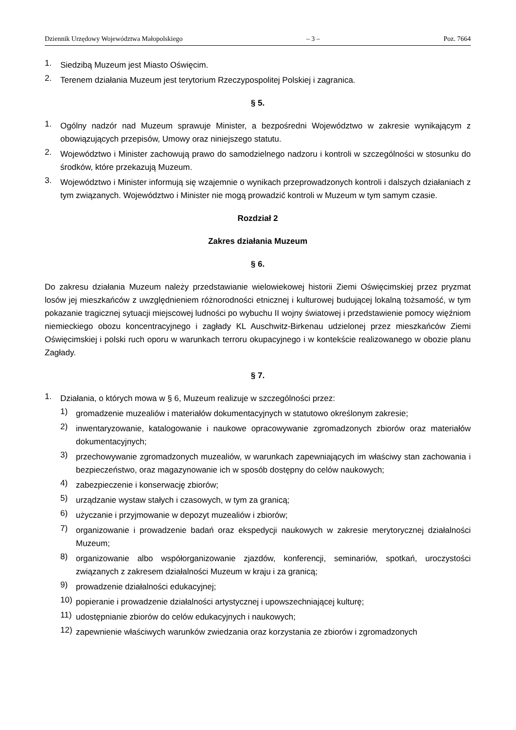Dziennik Urzędowy Województwa Małopolskiego – 3 – Poz. 7664
1.
Siedzibą Muzeum jest Miasto Oświęcim.
2.
Terenem działania Muzeum jest terytorium Rzeczypospolitej Polskiej i zagranica.
§ 5.
1.
Ogólny nadzór nad Muzeum sprawuje Minister, a bezpośredni Województwo w zakresie wynikającym z obowiązujących przepisów, Umowy oraz niniejszego statutu.
2.
Województwo i Minister zachowują prawo do samodzielnego nadzoru i kontroli w szczególności w stosunku do środków, które przekazują Muzeum.
3.
Województwo i Minister informują się wzajemnie o wynikach przeprowadzonych kontroli i dalszych działaniach z tym związanych. Województwo i Minister nie mogą prowadzić kontroli w Muzeum w tym samym czasie.
Rozdział 2
Zakres działania Muzeum
§ 6.
Do zakresu działania Muzeum należy przedstawianie wielowiekowej historii Ziemi Oświęcimskiej przez pryzmat losów jej mieszkańców z uwzględnieniem różnorodności etnicznej i kulturowej budującej lokalną tożsamość, w tym pokazanie tragicznej sytuacji miejscowej ludności po wybuchu II wojny światowej i przedstawienie pomocy więźniom niemieckiego obozu koncentracyjnego i zagłady KL Auschwitz-Birkenau udzielonej przez mieszkańców Ziemi Oświęcimskiej i polski ruch oporu w warunkach terroru okupacyjnego i w kontekście realizowanego w obozie planu Zagłady.
§ 7.
1.
Działania, o których mowa w § 6, Muzeum realizuje w szczególności przez:
1)
gromadzenie muzealiów i materiałów dokumentacyjnych w statutowo określonym zakresie;
2)
inwentaryzowanie, katalogowanie i naukowe opracowywanie zgromadzonych zbiorów oraz materiałów dokumentacyjnych;
3)
przechowywanie zgromadzonych muzealiów, w warunkach zapewniających im właściwy stan zachowania i bezpieczeństwo, oraz magazynowanie ich w sposób dostępny do celów naukowych;
4)
zabezpieczenie i konserwację zbiorów;
5)
urządzanie wystaw stałych i czasowych, w tym za granicą;
6)
użyczanie i przyjmowanie w depozyt muzealiów i zbiorów;
7)
organizowanie i prowadzenie badań oraz ekspedycji naukowych w zakresie merytorycznej działalności Muzeum;
8)
organizowanie albo współorganizowanie zjazdów, konferencji, seminariów, spotkań, uroczystości związanych z zakresem działalności Muzeum w kraju i za granicą;
9)
prowadzenie działalności edukacyjnej;
10)
popieranie i prowadzenie działalności artystycznej i upowszechniającej kulturę;
11)
udostępnianie zbiorów do celów edukacyjnych i naukowych;
12)
zapewnienie właściwych warunków zwiedzania oraz korzystania ze zbiorów i zgromadzonych